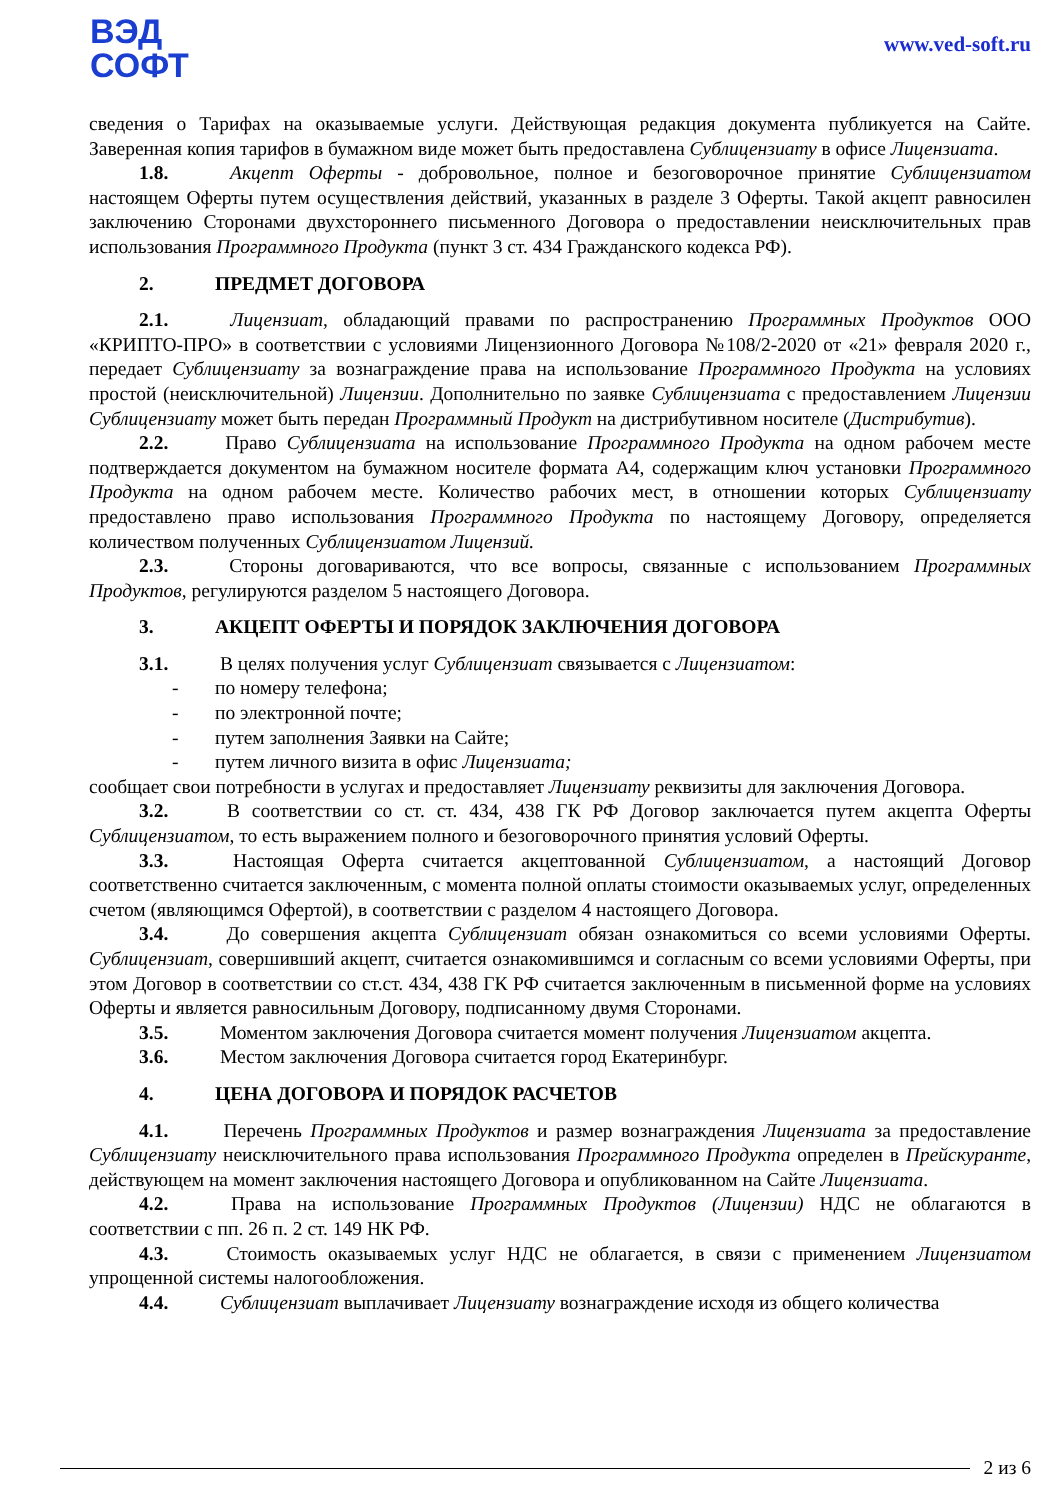ВЭД
СОФТ
www.ved-soft.ru
сведения о Тарифах на оказываемые услуги. Действующая редакция документа публикуется на Сайте. Заверенная копия тарифов в бумажном виде может быть предоставлена Сублицензиату в офисе Лицензиата.
1.8. Акцепт Оферты - добровольное, полное и безоговорочное принятие Сублицензиатом настоящем Оферты путем осуществления действий, указанных в разделе 3 Оферты. Такой акцепт равносилен заключению Сторонами двухстороннего письменного Договора о предоставлении неисключительных прав использования Программного Продукта (пункт 3 ст. 434 Гражданского кодекса РФ).
2. ПРЕДМЕТ ДОГОВОРА
2.1. Лицензиат, обладающий правами по распространению Программных Продуктов ООО «КРИПТО-ПРО» в соответствии с условиями Лицензионного Договора №108/2-2020 от «21» февраля 2020 г., передает Сублицензиату за вознаграждение права на использование Программного Продукта на условиях простой (неисключительной) Лицензии. Дополнительно по заявке Сублицензиата с предоставлением Лицензии Сублицензиату может быть передан Программный Продукт на дистрибутивном носителе (Дистрибутив).
2.2. Право Сублицензиата на использование Программного Продукта на одном рабочем месте подтверждается документом на бумажном носителе формата А4, содержащим ключ установки Программного Продукта на одном рабочем месте. Количество рабочих мест, в отношении которых Сублицензиату предоставлено право использования Программного Продукта по настоящему Договору, определяется количеством полученных Сублицензиатом Лицензий.
2.3. Стороны договариваются, что все вопросы, связанные с использованием Программных Продуктов, регулируются разделом 5 настоящего Договора.
3. АКЦЕПТ ОФЕРТЫ И ПОРЯДОК ЗАКЛЮЧЕНИЯ ДОГОВОРА
3.1. В целях получения услуг Сублицензиат связывается с Лицензиатом:
- по номеру телефона;
- по электронной почте;
- путем заполнения Заявки на Сайте;
- путем личного визита в офис Лицензиата;
сообщает свои потребности в услугах и предоставляет Лицензиату реквизиты для заключения Договора.
3.2. В соответствии со ст. ст. 434, 438 ГК РФ Договор заключается путем акцепта Оферты Сублицензиатом, то есть выражением полного и безоговорочного принятия условий Оферты.
3.3. Настоящая Оферта считается акцептованной Сублицензиатом, а настоящий Договор соответственно считается заключенным, с момента полной оплаты стоимости оказываемых услуг, определенных счетом (являющимся Офертой), в соответствии с разделом 4 настоящего Договора.
3.4. До совершения акцепта Сублицензиат обязан ознакомиться со всеми условиями Оферты. Сублицензиат, совершивший акцепт, считается ознакомившимся и согласным со всеми условиями Оферты, при этом Договор в соответствии со ст.ст. 434, 438 ГК РФ считается заключенным в письменной форме на условиях Оферты и является равносильным Договору, подписанному двумя Сторонами.
3.5. Моментом заключения Договора считается момент получения Лицензиатом акцепта.
3.6. Местом заключения Договора считается город Екатеринбург.
4. ЦЕНА ДОГОВОРА И ПОРЯДОК РАСЧЕТОВ
4.1. Перечень Программных Продуктов и размер вознаграждения Лицензиата за предоставление Сублицензиату неисключительного права использования Программного Продукта определен в Прейскуранте, действующем на момент заключения настоящего Договора и опубликованном на Сайте Лицензиата.
4.2. Права на использование Программных Продуктов (Лицензии) НДС не облагаются в соответствии с пп. 26 п. 2 ст. 149 НК РФ.
4.3. Стоимость оказываемых услуг НДС не облагается, в связи с применением Лицензиатом упрощенной системы налогообложения.
4.4. Сублицензиат выплачивает Лицензиату вознаграждение исходя из общего количества
2 из 6